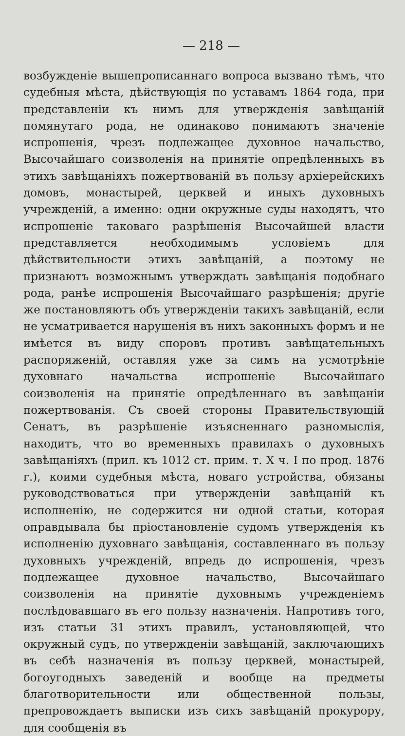— 218 —
возбужденіе вышепрописаннаго вопроса вызвано тѣмъ, что судебныя мѣста, дѣйствующія по уставамъ 1864 года, при представленіи къ нимъ для утвержденія завѣщаній помянутаго рода, не одинаково понимаютъ значеніе испрошенія, чрезъ подлежащее духовное начальство, Высочайшаго соизволенія на принятіе опредѣленныхъ въ этихъ завѣщаніяхъ пожертвованій въ пользу архіерейскихъ домовъ, монастырей, церквей и иныхъ духовныхъ учрежденій, а именно: одни окружные суды находятъ, что испрошеніе таковаго разрѣшенія Высочайшей власти представляется необходимымъ условіемъ для дѣйствительности этихъ завѣщаній, а поэтому не признаютъ возможнымъ утверждать завѣщанія подобнаго рода, ранѣе испрошенія Высочайшаго разрѣшенія; другіе же постановляютъ объ утвержденіи такихъ завѣщаній, если не усматривается нарушенія въ нихъ законныхъ формъ и не имѣется въ виду споровъ противъ завѣщательныхъ распоряженій, оставляя уже за симъ на усмотрѣніе духовнаго начальства испрошеніе Высочайшаго соизволенія на принятіе опредѣленнаго въ завѣщаніи пожертвованія. Съ своей стороны Правительствующій Сенатъ, въ разрѣшеніе изъясненнаго разномыслія, находитъ, что во временныхъ правилахъ о духовныхъ завѣщаніяхъ (прил. къ 1012 ст. прим. т. X ч. I по прод. 1876 г.), коими судебныя мѣста, новаго устройства, обязаны руководствоваться при утвержденіи завѣщаній къ исполненію, не содержится ни одной статьи, которая оправдывала бы пріостановленіе судомъ утвержденія къ исполненію духовнаго завѣщанія, составленнаго въ пользу духовныхъ учрежденій, впредь до испрошенія, чрезъ подлежащее духовное начальство, Высочайшаго соизволенія на принятіе духовнымъ учрежденіемъ послѣдовавшаго въ его пользу назначенія. Напротивъ того, изъ статьи 31 этихъ правилъ, установляющей, что окружный судъ, по утвержденіи завѣщаній, заключающихъ въ себѣ назначенія въ пользу церквей, монастырей, богоугодныхъ заведеній и вообще на предметы благотворительности или общественной пользы, препровождаетъ выписки изъ сихъ завѣщаній прокурору, для сообщенія въ